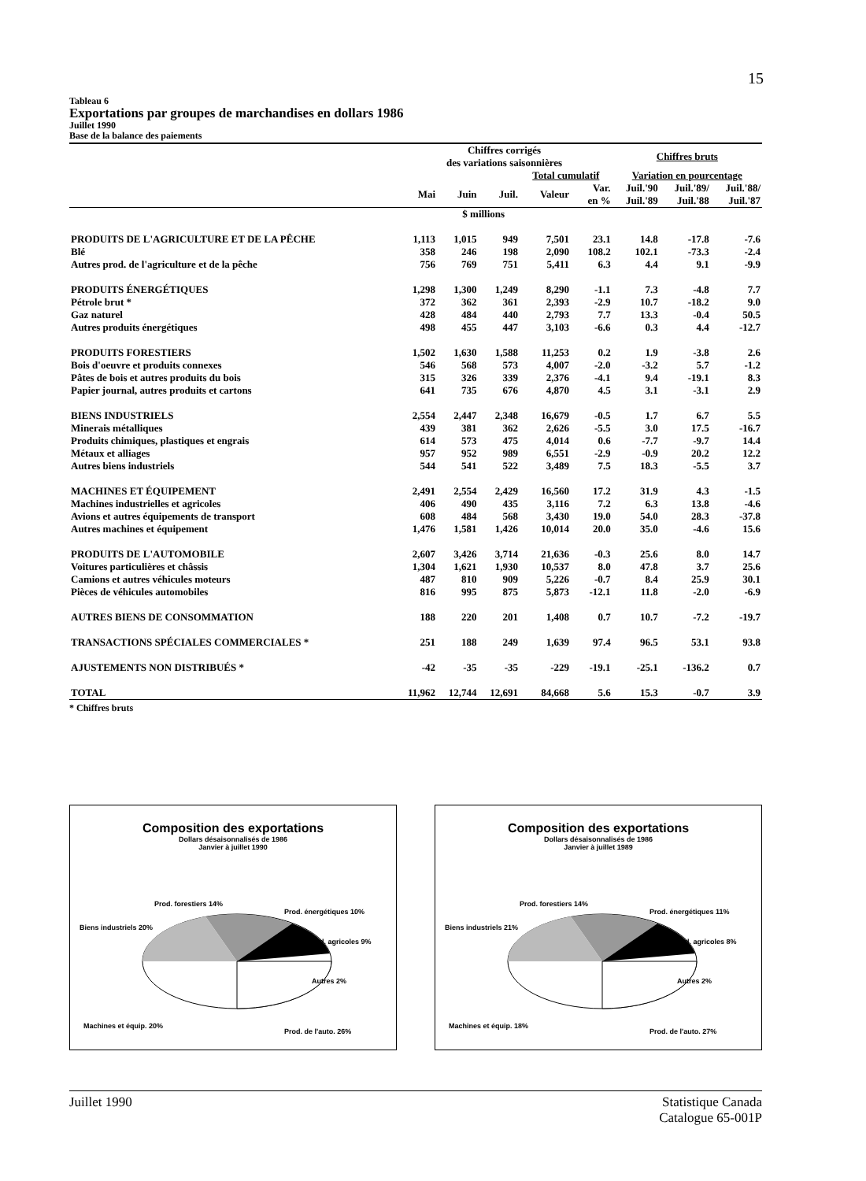15
Tableau 6
Exportations par groupes de marchandises en dollars 1986
Juillet 1990
Base de la balance des paiements
| | Chiffres corrigés des variations saisonnières | | | | | Chiffres bruts | | |
| | | | | Total cumulatif | | Variation en pourcentage | | |
| | Mai | Juin | Juil. | Valeur | Var. en % | Juil.'90 Juil.'89 | Juil.'89/ Juil.'88 | Juil.'88/ Juil.'87 |
| | $ millions | | | | | | | |
| PRODUITS DE L'AGRICULTURE ET DE LA PÊCHE | 1,113 | 1,015 | 949 | 7,501 | 23.1 | 14.8 | -17.8 | -7.6 |
| Blé | 358 | 246 | 198 | 2,090 | 108.2 | 102.1 | -73.3 | -2.4 |
| Autres prod. de l'agriculture et de la pêche | 756 | 769 | 751 | 5,411 | 6.3 | 4.4 | 9.1 | -9.9 |
| PRODUITS ÉNERGÉTIQUES | 1,298 | 1,300 | 1,249 | 8,290 | -1.1 | 7.3 | -4.8 | 7.7 |
| Pétrole brut * | 372 | 362 | 361 | 2,393 | -2.9 | 10.7 | -18.2 | 9.0 |
| Gaz naturel | 428 | 484 | 440 | 2,793 | 7.7 | 13.3 | -0.4 | 50.5 |
| Autres produits énergétiques | 498 | 455 | 447 | 3,103 | -6.6 | 0.3 | 4.4 | -12.7 |
| PRODUITS FORESTIERS | 1,502 | 1,630 | 1,588 | 11,253 | 0.2 | 1.9 | -3.8 | 2.6 |
| Bois d'oeuvre et produits connexes | 546 | 568 | 573 | 4,007 | -2.0 | -3.2 | 5.7 | -1.2 |
| Pâtes de bois et autres produits du bois | 315 | 326 | 339 | 2,376 | -4.1 | 9.4 | -19.1 | 8.3 |
| Papier journal, autres produits et cartons | 641 | 735 | 676 | 4,870 | 4.5 | 3.1 | -3.1 | 2.9 |
| BIENS INDUSTRIELS | 2,554 | 2,447 | 2,348 | 16,679 | -0.5 | 1.7 | 6.7 | 5.5 |
| Minerais métalliques | 439 | 381 | 362 | 2,626 | -5.5 | 3.0 | 17.5 | -16.7 |
| Produits chimiques, plastiques et engrais | 614 | 573 | 475 | 4,014 | 0.6 | -7.7 | -9.7 | 14.4 |
| Métaux et alliages | 957 | 952 | 989 | 6,551 | -2.9 | -0.9 | 20.2 | 12.2 |
| Autres biens industriels | 544 | 541 | 522 | 3,489 | 7.5 | 18.3 | -5.5 | 3.7 |
| MACHINES ET ÉQUIPEMENT | 2,491 | 2,554 | 2,429 | 16,560 | 17.2 | 31.9 | 4.3 | -1.5 |
| Machines industrielles et agricoles | 406 | 490 | 435 | 3,116 | 7.2 | 6.3 | 13.8 | -4.6 |
| Avions et autres équipements de transport | 608 | 484 | 568 | 3,430 | 19.0 | 54.0 | 28.3 | -37.8 |
| Autres machines et équipement | 1,476 | 1,581 | 1,426 | 10,014 | 20.0 | 35.0 | -4.6 | 15.6 |
| PRODUITS DE L'AUTOMOBILE | 2,607 | 3,426 | 3,714 | 21,636 | -0.3 | 25.6 | 8.0 | 14.7 |
| Voitures particulières et châssis | 1,304 | 1,621 | 1,930 | 10,537 | 8.0 | 47.8 | 3.7 | 25.6 |
| Camions et autres véhicules moteurs | 487 | 810 | 909 | 5,226 | -0.7 | 8.4 | 25.9 | 30.1 |
| Pièces de véhicules automobiles | 816 | 995 | 875 | 5,873 | -12.1 | 11.8 | -2.0 | -6.9 |
| AUTRES BIENS DE CONSOMMATION | 188 | 220 | 201 | 1,408 | 0.7 | 10.7 | -7.2 | -19.7 |
| TRANSACTIONS SPÉCIALES COMMERCIALES * | 251 | 188 | 249 | 1,639 | 97.4 | 96.5 | 53.1 | 93.8 |
| AJUSTEMENTS NON DISTRIBUÉS * | -42 | -35 | -35 | -229 | -19.1 | -25.1 | -136.2 | 0.7 |
| TOTAL | 11,962 | 12,744 | 12,691 | 84,668 | 5.6 | 15.3 | -0.7 | 3.9 |
* Chiffres bruts
Composition des exportations
Dollars désaisonnalisés de 1986
Janvier à juillet 1990
Prod. forestiers 14%
Prod. énergétiques 10%
Biens industriels 20%
Prod. agricoles 9%
Autres 2%
Machines et équip. 20%
Prod. de l'auto. 26%
Composition des exportations
Dollars désaisonnalisés de 1986
Janvier à juillet 1989
Prod. forestiers 14%
Prod. énergétiques 11%
Biens industriels 21%
Prod. agricoles 8%
Autres 2%
Machines et équip. 18%
Prod. de l'auto. 27%
Juillet 1990 Statistique Canada
Catalogue 65-001P